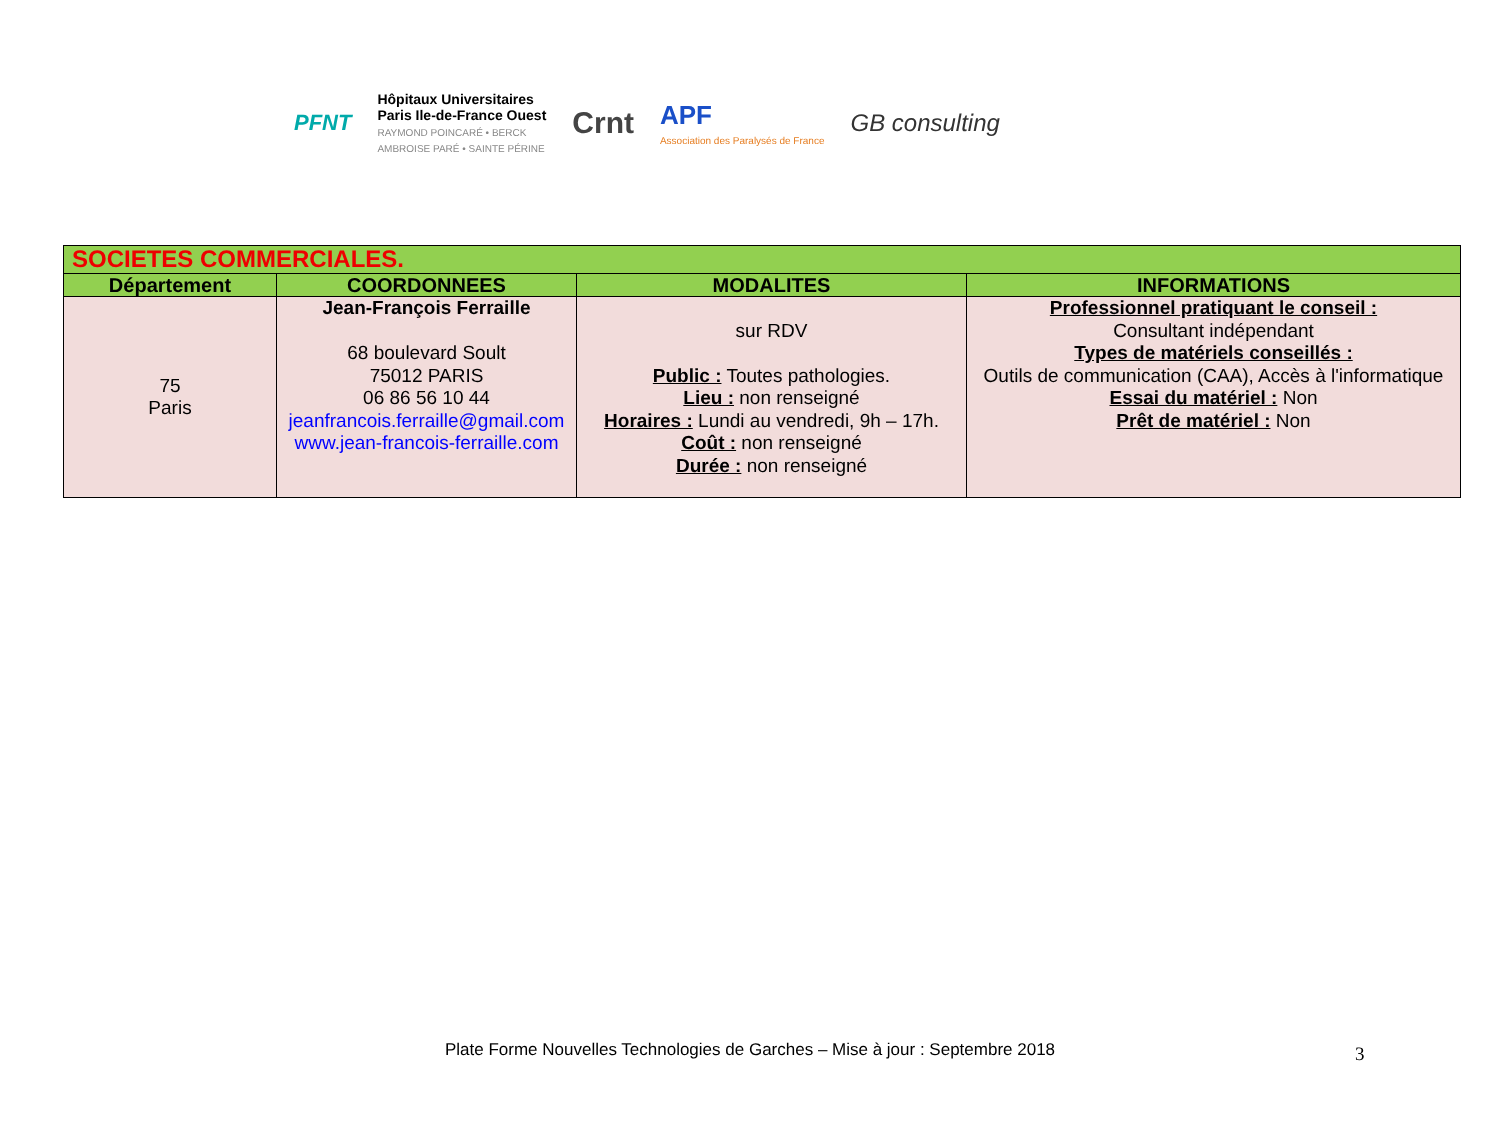PFNT
Hôpitaux Universitaires
Paris Ile-de-France Ouest
RAYMOND POINCARÉ • BERCK
AMBROISE PARÉ • SAINTE PÉRINE
Crnt
APF
Association des Paralysés de France
GB consulting
| SOCIETES COMMERCIALES. | | | |
| Département | COORDONNEES | MODALITES | INFORMATIONS |
| 75 Paris | Jean-François Ferraille 68 boulevard Soult 75012 PARIS 06 86 56 10 44 jeanfrancois.ferraille@gmail.com www.jean-francois-ferraille.com | sur RDV Public : Toutes pathologies. Lieu : non renseigné Horaires : Lundi au vendredi, 9h – 17h. Coût : non renseigné Durée : non renseigné | Professionnel pratiquant le conseil : Consultant indépendant Types de matériels conseillés : Outils de communication (CAA), Accès à l'informatique Essai du matériel : Non Prêt de matériel : Non |
Plate Forme Nouvelles Technologies de Garches – Mise à jour : Septembre 2018 3